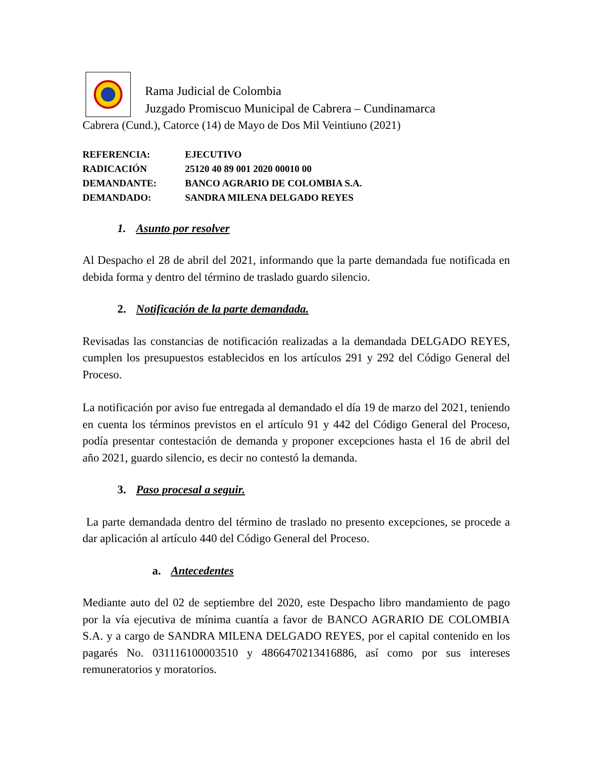Rama Judicial de Colombia
Juzgado Promiscuo Municipal de Cabrera – Cundinamarca
Cabrera (Cund.), Catorce (14) de Mayo de Dos Mil Veintiuno (2021)
REFERENCIA: EJECUTIVO
RADICACIÓN 25120 40 89 001 2020 00010 00
DEMANDANTE: BANCO AGRARIO DE COLOMBIA S.A.
DEMANDADO: SANDRA MILENA DELGADO REYES
1. Asunto por resolver
Al Despacho el 28 de abril del 2021, informando que la parte demandada fue notificada en debida forma y dentro del término de traslado guardo silencio.
2. Notificación de la parte demandada.
Revisadas las constancias de notificación realizadas a la demandada DELGADO REYES, cumplen los presupuestos establecidos en los artículos 291 y 292 del Código General del Proceso.
La notificación por aviso fue entregada al demandado el día 19 de marzo del 2021, teniendo en cuenta los términos previstos en el artículo 91 y 442 del Código General del Proceso, podía presentar contestación de demanda y proponer excepciones hasta el 16 de abril del año 2021, guardo silencio, es decir no contestó la demanda.
3. Paso procesal a seguir.
La parte demandada dentro del término de traslado no presento excepciones, se procede a dar aplicación al artículo 440 del Código General del Proceso.
a. Antecedentes
Mediante auto del 02 de septiembre del 2020, este Despacho libro mandamiento de pago por la vía ejecutiva de mínima cuantía a favor de BANCO AGRARIO DE COLOMBIA S.A. y a cargo de SANDRA MILENA DELGADO REYES, por el capital contenido en los pagarés No. 031116100003510 y 4866470213416886, así como por sus intereses remuneratorios y moratorios.